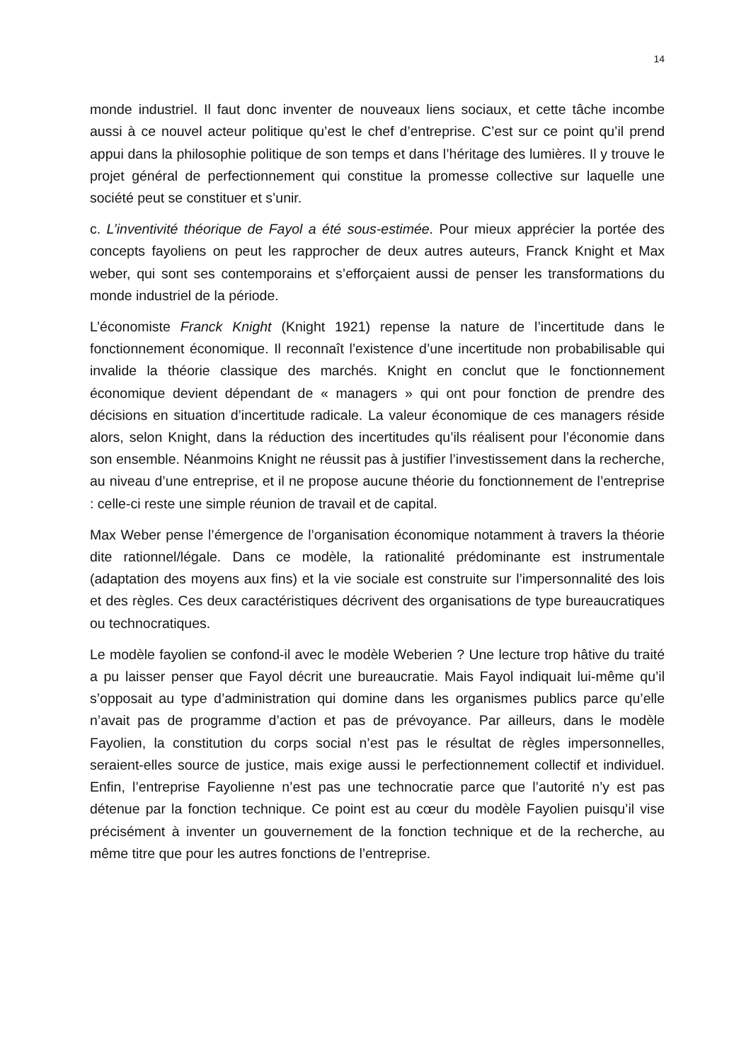14
monde industriel. Il faut donc inventer de nouveaux liens sociaux, et cette tâche incombe aussi à ce nouvel acteur politique qu’est le chef d’entreprise. C’est sur ce point qu’il prend appui dans la philosophie politique de son temps et dans l’héritage des lumières. Il y trouve le projet général de perfectionnement qui constitue la promesse collective sur laquelle une société peut se constituer et s’unir.
c. L’inventivité théorique de Fayol a été sous-estimée. Pour mieux apprécier la portée des concepts fayoliens on peut les rapprocher de deux autres auteurs, Franck Knight et Max weber, qui sont ses contemporains et s’efforçaient aussi de penser les transformations du monde industriel de la période.
L’économiste Franck Knight (Knight 1921) repense la nature de l’incertitude dans le fonctionnement économique. Il reconnaît l’existence d’une incertitude non probabilisable qui invalide la théorie classique des marchés. Knight en conclut que le fonctionnement économique devient dépendant de « managers » qui ont pour fonction de prendre des décisions en situation d’incertitude radicale. La valeur économique de ces managers réside alors, selon Knight, dans la réduction des incertitudes qu’ils réalisent pour l’économie dans son ensemble. Néanmoins Knight ne réussit pas à justifier l’investissement dans la recherche, au niveau d’une entreprise, et il ne propose aucune théorie du fonctionnement de l’entreprise : celle-ci reste une simple réunion de travail et de capital.
Max Weber pense l’émergence de l’organisation économique notamment à travers la théorie dite rationnel/légale. Dans ce modèle, la rationalité prédominante est instrumentale (adaptation des moyens aux fins) et la vie sociale est construite sur l’impersonnalité des lois et des règles. Ces deux caractéristiques décrivent des organisations de type bureaucratiques ou technocratiques.
Le modèle fayolien se confond-il avec le modèle Weberien ? Une lecture trop hâtive du traité a pu laisser penser que Fayol décrit une bureaucratie. Mais Fayol indiquait lui-même qu’il s’opposait au type d’administration qui domine dans les organismes publics parce qu’elle n’avait pas de programme d’action et pas de prévoyance. Par ailleurs, dans le modèle Fayolien, la constitution du corps social n’est pas le résultat de règles impersonnelles, seraient-elles source de justice, mais exige aussi le perfectionnement collectif et individuel. Enfin, l’entreprise Fayolienne n’est pas une technocratie parce que l’autorité n’y est pas détenue par la fonction technique. Ce point est au cœur du modèle Fayolien puisqu’il vise précisément à inventer un gouvernement de la fonction technique et de la recherche, au même titre que pour les autres fonctions de l’entreprise.